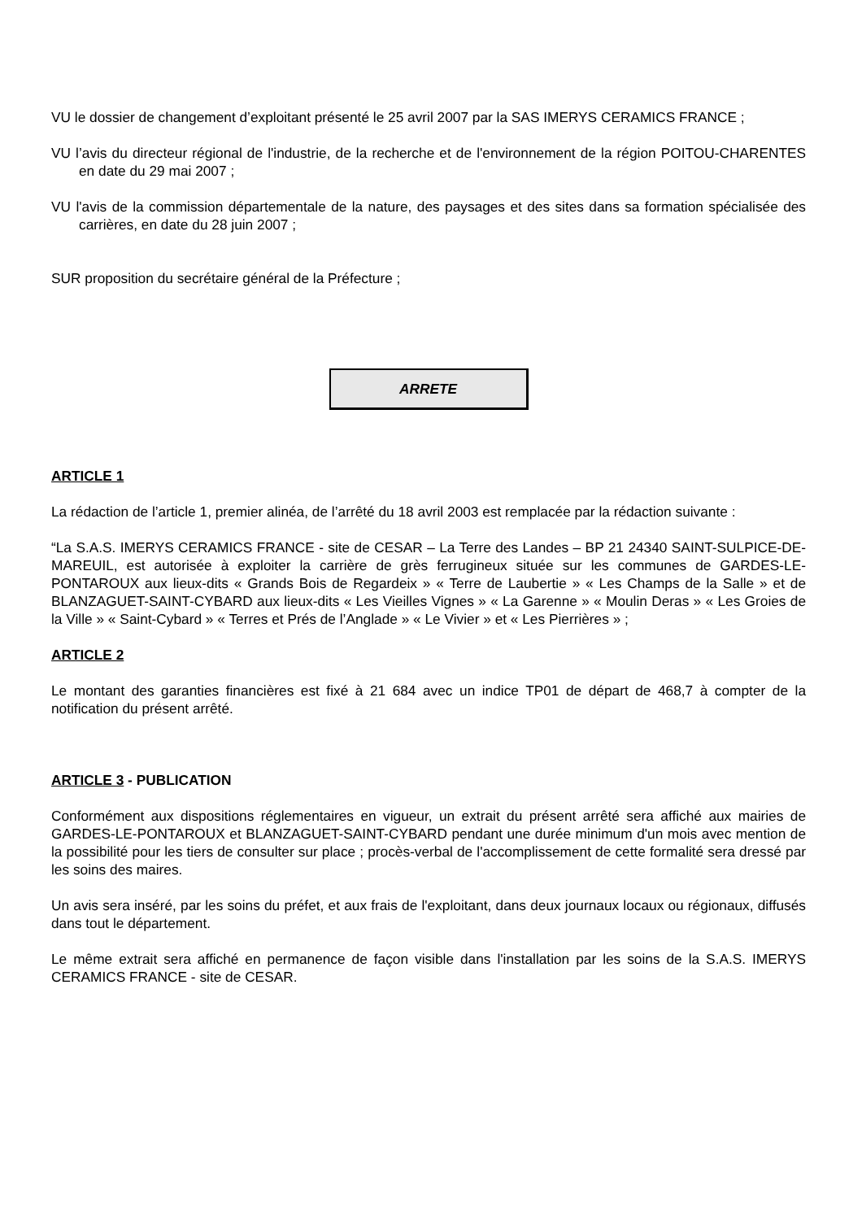VU le dossier de changement d’exploitant présenté le 25 avril 2007 par la SAS IMERYS CERAMICS FRANCE ;
VU l’avis du directeur régional de l'industrie, de la recherche et de l'environnement de la région POITOU-CHARENTES en date du 29 mai 2007 ;
VU l'avis de la commission départementale de la nature, des paysages et des sites dans sa formation spécialisée des carrières, en date du 28 juin 2007 ;
SUR proposition du secrétaire général de la Préfecture ;
ARRETE
ARTICLE 1
La rédaction de l’article 1, premier alinéa, de l’arrêté du 18 avril 2003 est remplacée par la rédaction suivante :
“La S.A.S. IMERYS CERAMICS FRANCE - site de CESAR – La Terre des Landes – BP 21 24340 SAINT-SULPICE-DE-MAREUIL, est autorisée à exploiter la carrière de grès ferrugineux située sur les communes de GARDES-LE-PONTAROUX aux lieux-dits « Grands Bois de Regardeix » « Terre de Laubertie » « Les Champs de la Salle » et de BLANZAGUET-SAINT-CYBARD aux lieux-dits « Les Vieilles Vignes » « La Garenne » « Moulin Deras » « Les Groies de la Ville » « Saint-Cybard » « Terres et Prés de l’Anglade » « Le Vivier » et « Les Pierrières » ;
ARTICLE 2
Le montant des garanties financières est fixé à 21 684 avec un indice TP01 de départ de 468,7 à compter de la notification du présent arrêté.
ARTICLE 3 - PUBLICATION
Conformément aux dispositions réglementaires en vigueur, un extrait du présent arrêté sera affiché aux mairies de GARDES-LE-PONTAROUX et BLANZAGUET-SAINT-CYBARD pendant une durée minimum d'un mois avec mention de la possibilité pour les tiers de consulter sur place ; procès-verbal de l'accomplissement de cette formalité sera dressé par les soins des maires.
Un avis sera inséré, par les soins du préfet, et aux frais de l'exploitant, dans deux journaux locaux ou régionaux, diffusés dans tout le département.
Le même extrait sera affiché en permanence de façon visible dans l'installation par les soins de la S.A.S. IMERYS CERAMICS FRANCE - site de CESAR.